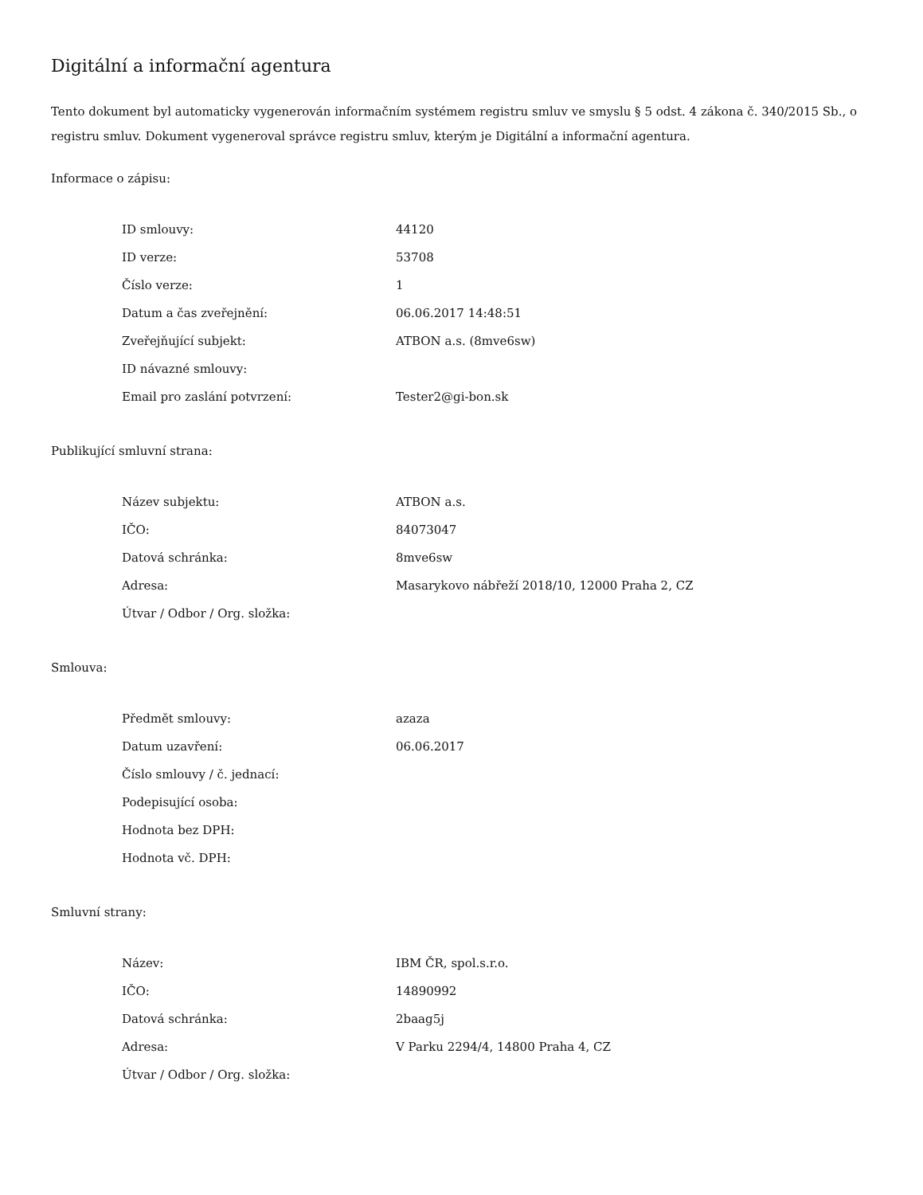Digitální a informační agentura
Tento dokument byl automaticky vygenerován informačním systémem registru smluv ve smyslu § 5 odst. 4 zákona č. 340/2015 Sb., o registru smluv. Dokument vygeneroval správce registru smluv, kterým je Digitální a informační agentura.
Informace o zápisu:
| ID smlouvy: | 44120 |
| ID verze: | 53708 |
| Číslo verze: | 1 |
| Datum a čas zveřejnění: | 06.06.2017 14:48:51 |
| Zveřejňující subjekt: | ATBON a.s. (8mve6sw) |
| ID návazné smlouvy: | |
| Email pro zaslání potvrzení: | Tester2@gi-bon.sk |
Publikující smluvní strana:
| Název subjektu: | ATBON a.s. |
| IČO: | 84073047 |
| Datová schránka: | 8mve6sw |
| Adresa: | Masarykovo nábřeží 2018/10, 12000 Praha 2, CZ |
| Útvar / Odbor / Org. složka: | |
Smlouva:
| Předmět smlouvy: | azaza |
| Datum uzavření: | 06.06.2017 |
| Číslo smlouvy / č. jednací: | |
| Podepisující osoba: | |
| Hodnota bez DPH: | |
| Hodnota vč. DPH: | |
Smluvní strany:
| Název: | IBM ČR, spol.s.r.o. |
| IČO: | 14890992 |
| Datová schránka: | 2baag5j |
| Adresa: | V Parku 2294/4, 14800 Praha 4, CZ |
| Útvar / Odbor / Org. složka: | |